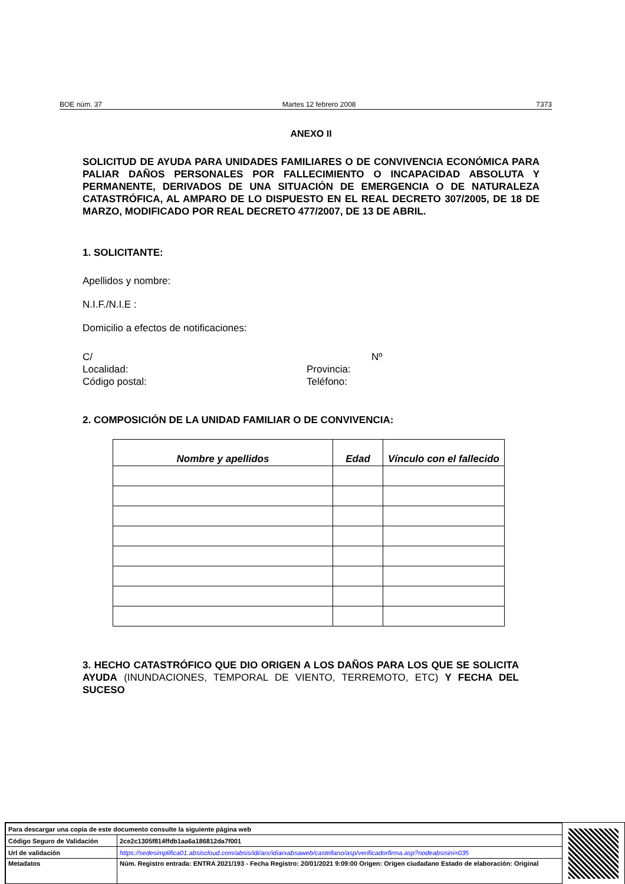BOE núm. 37 Martes 12 febrero 2008 7373
ANEXO II
SOLICITUD DE AYUDA PARA UNIDADES FAMILIARES O DE CONVIVENCIA ECONÓMICA PARA PALIAR DAÑOS PERSONALES POR FALLECIMIENTO O INCAPACIDAD ABSOLUTA Y PERMANENTE, DERIVADOS DE UNA SITUACIÓN DE EMERGENCIA O DE NATURALEZA CATASTRÓFICA, AL AMPARO DE LO DISPUESTO EN EL REAL DECRETO 307/2005, DE 18 DE MARZO, MODIFICADO POR REAL DECRETO 477/2007, DE 13 DE ABRIL.
1. SOLICITANTE:
Apellidos y nombre:
N.I.F./N.I.E :
Domicilio a efectos de notificaciones:
C/ Nº
Localidad: Provincia:
Código postal: Teléfono:
2. COMPOSICIÓN DE LA UNIDAD FAMILIAR O DE CONVIVENCIA:
| Nombre y apellidos | Edad | Vínculo con el fallecido |
| --- | --- | --- |
3. HECHO CATASTRÓFICO QUE DIO ORIGEN A LOS DAÑOS PARA LOS QUE SE SOLICITA AYUDA (INUNDACIONES, TEMPORAL DE VIENTO, TERREMOTO, ETC) Y FECHA DEL SUCESO
| Para descargar una copia de este documento consulte la siguiente página web | |
| Código Seguro de Validación | 2ce2c1305f814ffdb1aa6a186812da7f001 |
| Url de validación | https://sedesimplifica01.absiscloud.com/absis/idi/arx/idiarxabsaweb/castellano/asp/verificadorfirma.asp?nodeabsisini=035 |
| Metadatos | Núm. Registro entrada: ENTRA 2021/193 - Fecha Registro: 20/01/2021 9:09:00 Origen: Origen ciudadano Estado de elaboración: Original |